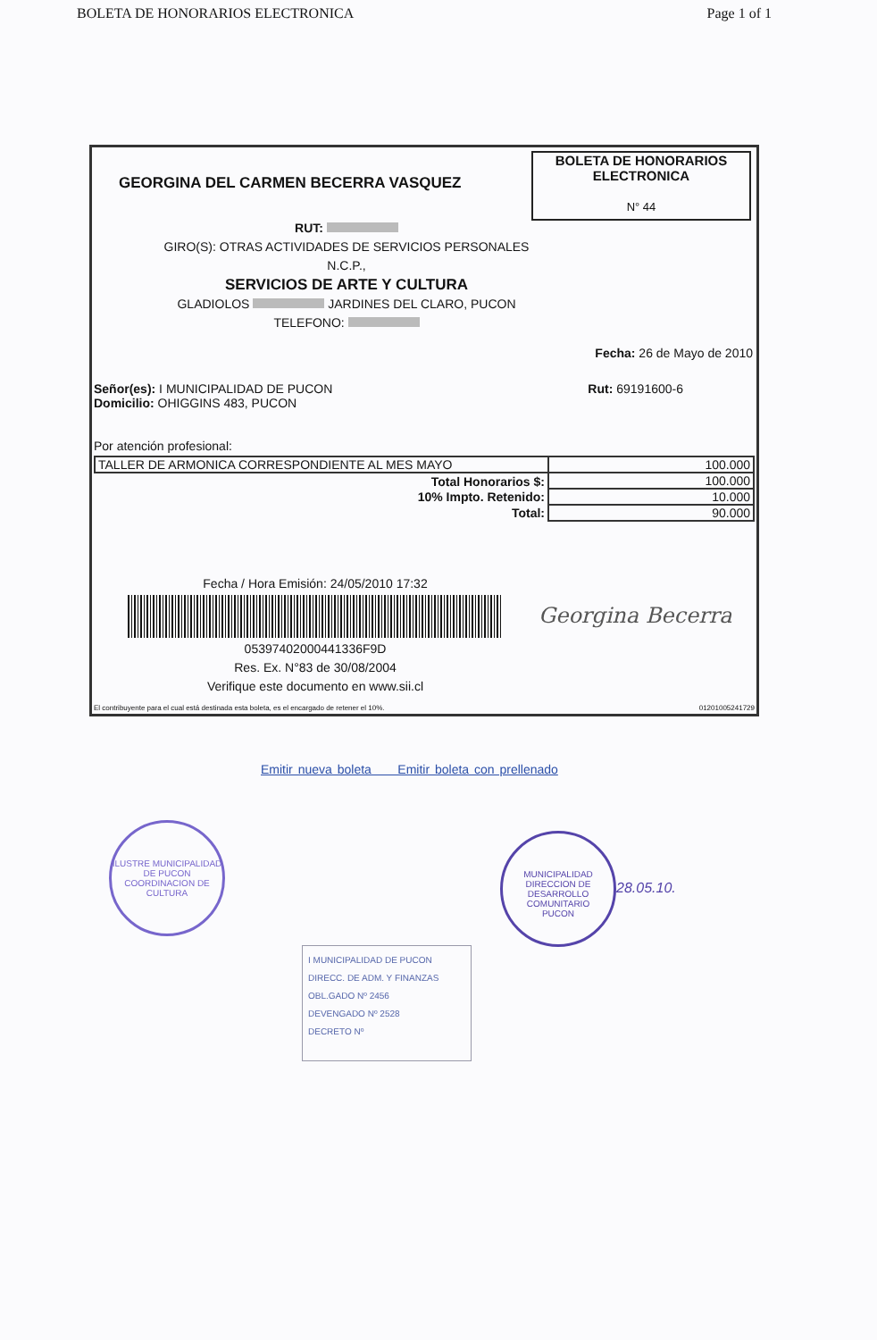BOLETA DE HONORARIOS ELECTRONICA Page 1 of 1
GEORGINA DEL CARMEN BECERRA VASQUEZ
BOLETA DE HONORARIOS
ELECTRONICA
N° 44
RUT:
GIRO(S): OTRAS ACTIVIDADES DE SERVICIOS PERSONALES
N.C.P.,
SERVICIOS DE ARTE Y CULTURA
GLADIOLOS JARDINES DEL CLARO, PUCON
TELEFONO:
Fecha: 26 de Mayo de 2010
Señor(es): I MUNICIPALIDAD DE PUCON
Domicilio: OHIGGINS 483, PUCON
Rut: 69191600-6
Por atención profesional:
| TALLER DE ARMONICA CORRESPONDIENTE AL MES MAYO | 100.000 |
| Total Honorarios $: | 100.000 |
| 10% Impto. Retenido: | 10.000 |
| Total: | 90.000 |
Fecha / Hora Emisión: 24/05/2010 17:32
05397402000441336F9D
Res. Ex. N°83 de 30/08/2004
Verifique este documento en www.sii.cl
Georgina Becerra
El contribuyente para el cual está destinada esta boleta, es el encargado de retener el 10%. 01201005241729
Emitir nueva boleta Emitir boleta con prellenado
ILUSTRE MUNICIPALIDAD DE PUCON
COORDINACION DE CULTURA
MUNICIPALIDAD
DIRECCION DE DESARROLLO COMUNITARIO
PUCON
28.05.10.
I MUNICIPALIDAD DE PUCON
DIRECC. DE ADM. Y FINANZAS
OBL.GADO Nº 2456
DEVENGADO Nº 2528
DECRETO Nº